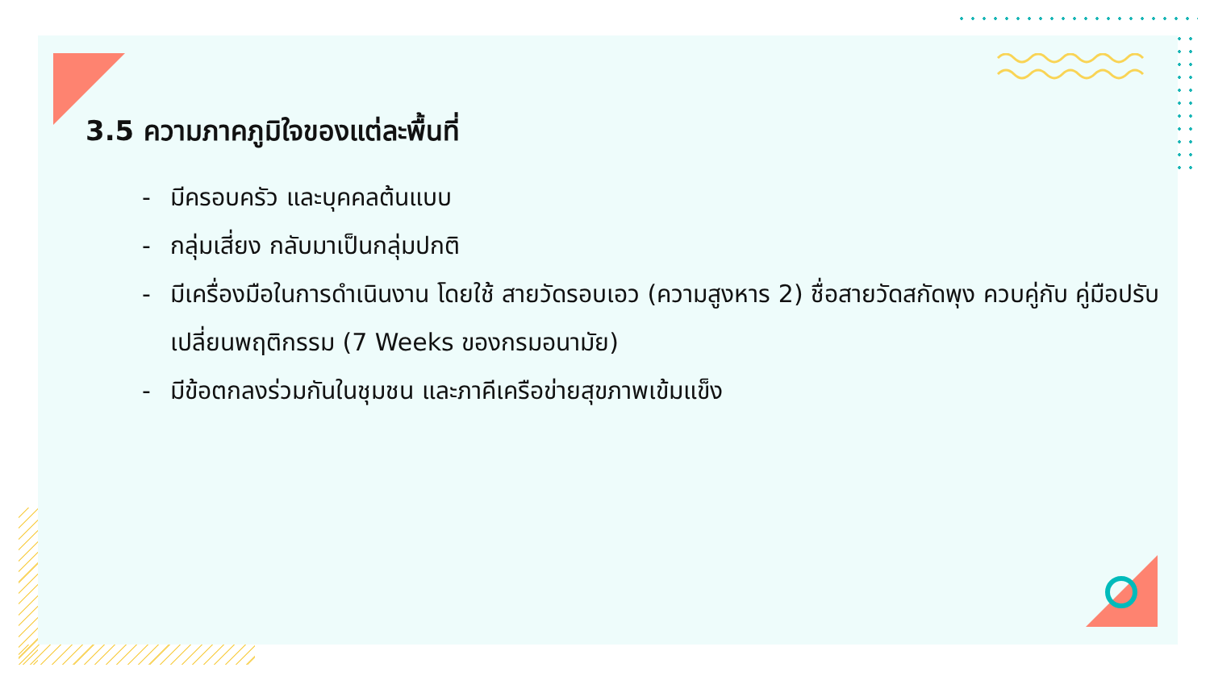3.5 ความภาคภูมิใจของแต่ละพื้นที่
- มีครอบครัว และบุคคลต้นแบบ
- กลุ่มเสี่ยง กลับมาเป็นกลุ่มปกติ
- มีเครื่องมือในการดำเนินงาน โดยใช้ สายวัดรอบเอว (ความสูงหาร 2) ชื่อสายวัดสกัดพุง ควบคู่กับ คู่มือปรับเปลี่ยนพฤติกรรม (7 Weeks ของกรมอนามัย)
- มีข้อตกลงร่วมกันในชุมชน และภาคีเครือข่ายสุขภาพเข้มแข็ง